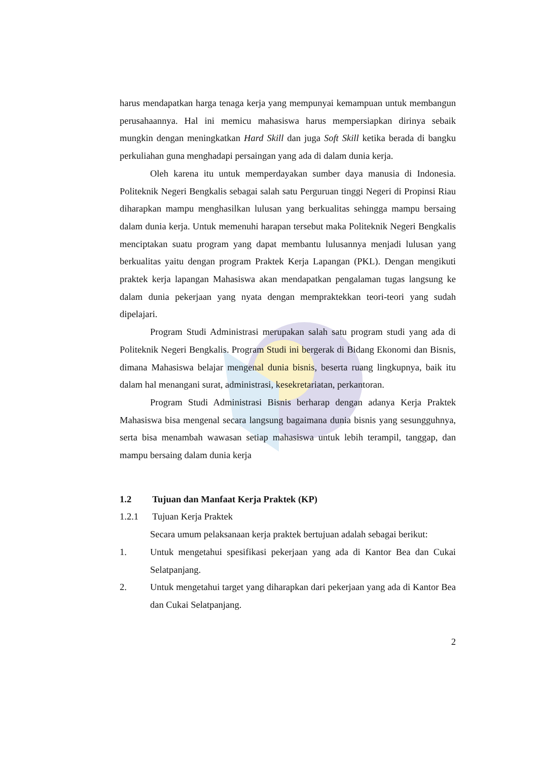harus mendapatkan harga tenaga kerja yang mempunyai kemampuan untuk membangun perusahaannya. Hal ini memicu mahasiswa harus mempersiapkan dirinya sebaik mungkin dengan meningkatkan Hard Skill dan juga Soft Skill ketika berada di bangku perkuliahan guna menghadapi persaingan yang ada di dalam dunia kerja.
Oleh karena itu untuk memperdayakan sumber daya manusia di Indonesia. Politeknik Negeri Bengkalis sebagai salah satu Perguruan tinggi Negeri di Propinsi Riau diharapkan mampu menghasilkan lulusan yang berkualitas sehingga mampu bersaing dalam dunia kerja. Untuk memenuhi harapan tersebut maka Politeknik Negeri Bengkalis menciptakan suatu program yang dapat membantu lulusannya menjadi lulusan yang berkualitas yaitu dengan program Praktek Kerja Lapangan (PKL). Dengan mengikuti praktek kerja lapangan Mahasiswa akan mendapatkan pengalaman tugas langsung ke dalam dunia pekerjaan yang nyata dengan mempraktekkan teori-teori yang sudah dipelajari.
Program Studi Administrasi merupakan salah satu program studi yang ada di Politeknik Negeri Bengkalis. Program Studi ini bergerak di Bidang Ekonomi dan Bisnis, dimana Mahasiswa belajar mengenal dunia bisnis, beserta ruang lingkupnya, baik itu dalam hal menangani surat, administrasi, kesekretariatan, perkantoran.
Program Studi Administrasi Bisnis berharap dengan adanya Kerja Praktek Mahasiswa bisa mengenal secara langsung bagaimana dunia bisnis yang sesungguhnya, serta bisa menambah wawasan setiap mahasiswa untuk lebih terampil, tanggap, dan mampu bersaing dalam dunia kerja
1.2 Tujuan dan Manfaat Kerja Praktek (KP)
1.2.1 Tujuan Kerja Praktek
Secara umum pelaksanaan kerja praktek bertujuan adalah sebagai berikut:
1. Untuk mengetahui spesifikasi pekerjaan yang ada di Kantor Bea dan Cukai Selatpanjang.
2. Untuk mengetahui target yang diharapkan dari pekerjaan yang ada di Kantor Bea dan Cukai Selatpanjang.
2